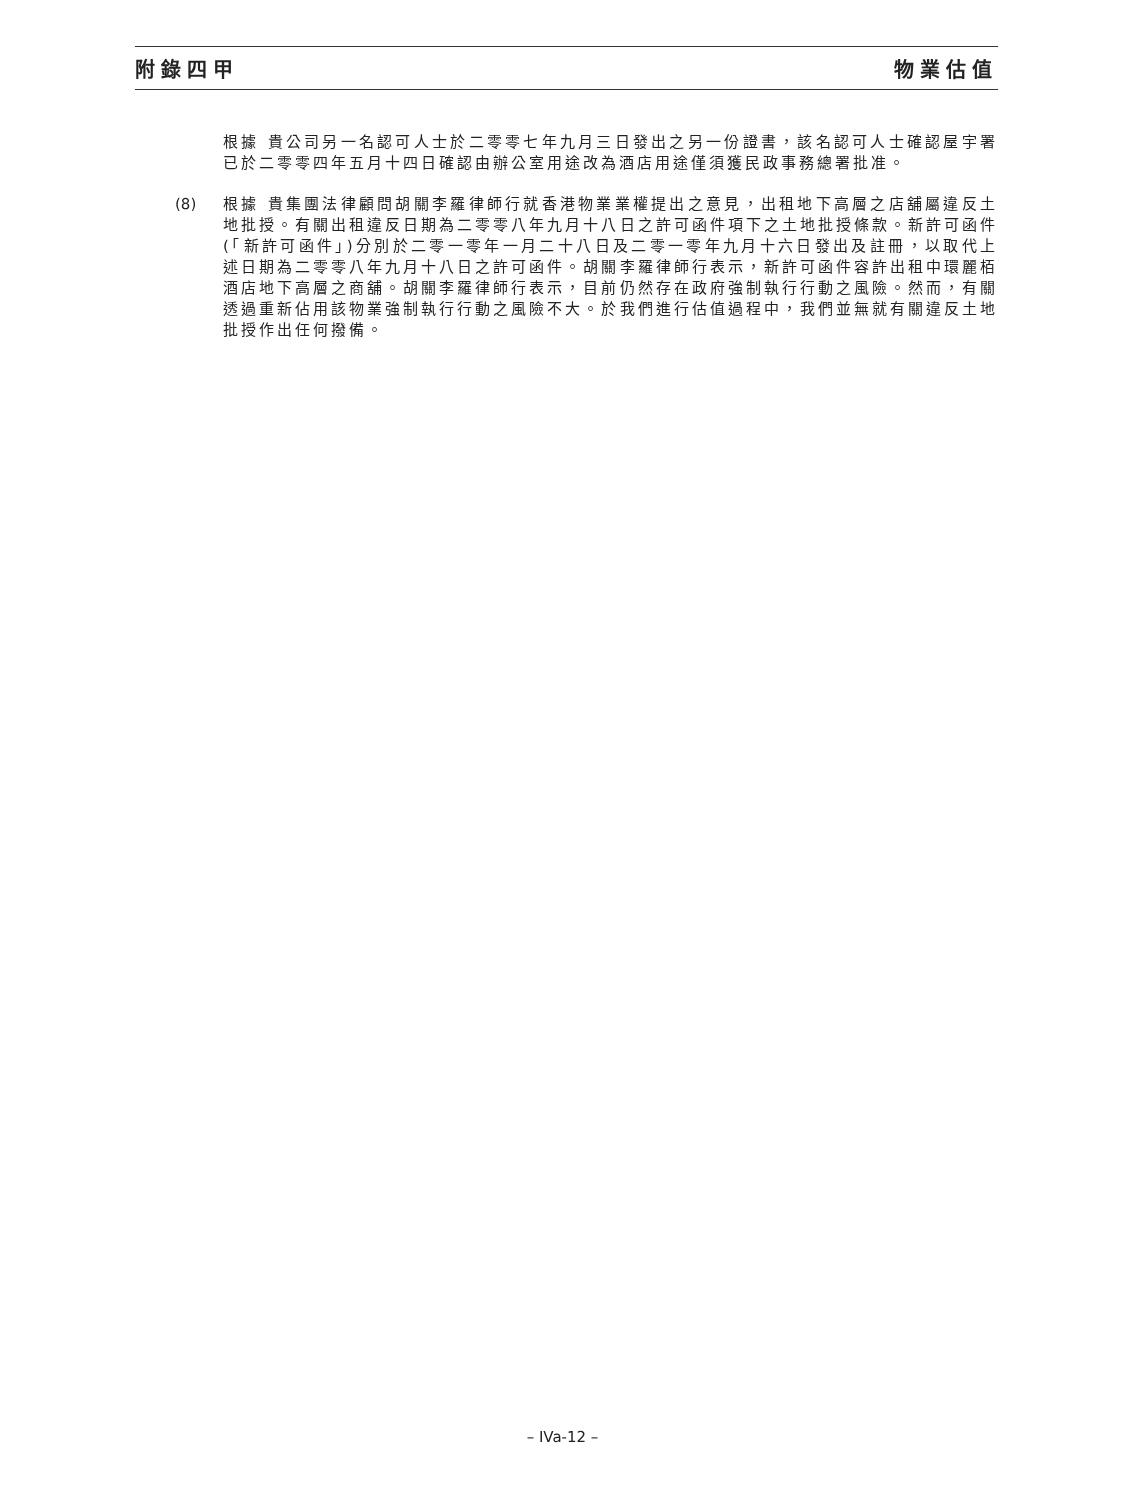附錄四甲 物業估值
根據 貴公司另一名認可人士於二零零七年九月三日發出之另一份證書，該名認可人士確認屋宇署已於二零零四年五月十四日確認由辦公室用途改為酒店用途僅須獲民政事務總署批准。
(8) 根據 貴集團法律顧問胡關李羅律師行就香港物業業權提出之意見，出租地下高層之店舖屬違反土地批授。有關出租違反日期為二零零八年九月十八日之許可函件項下之土地批授條款。新許可函件(「新許可函件」)分別於二零一零年一月二十八日及二零一零年九月十六日發出及註冊，以取代上述日期為二零零八年九月十八日之許可函件。胡關李羅律師行表示，新許可函件容許出租中環麗栢酒店地下高層之商舖。胡關李羅律師行表示，目前仍然存在政府強制執行行動之風險。然而，有關透過重新佔用該物業強制執行行動之風險不大。於我們進行估值過程中，我們並無就有關違反土地批授作出任何撥備。
– IVa-12 –